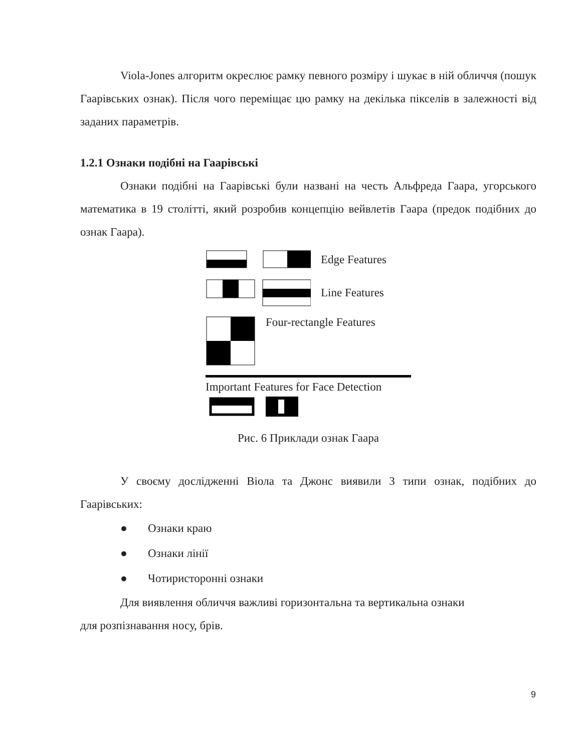Viola-Jones алгоритм окреслює рамку певного розміру і шукає в ній обличчя (пошук Гаарівських ознак). Після чого переміщає цю рамку на декілька пікселів в залежності від заданих параметрів.
1.2.1 Ознаки подібні на Гаарівські
Ознаки подібні на Гаарівські були названі на честь Альфреда Гаара, угорського математика в 19 столітті, який розробив концепцію вейвлетів Гаара (предок подібних до ознак Гаара).
Edge Features
Line Features
Four-rectangle Features
Important Features for Face Detection
Рис. 6 Приклади ознак Гаара
У своєму дослідженні Віола та Джонс виявили 3 типи ознак, подібних до Гаарівських:
● Ознаки краю
● Ознаки лінії
● Чотиристоронні ознаки
Для виявлення обличчя важливі горизонтальна та вертикальна ознаки
для розпізнавання носу, брів.
9